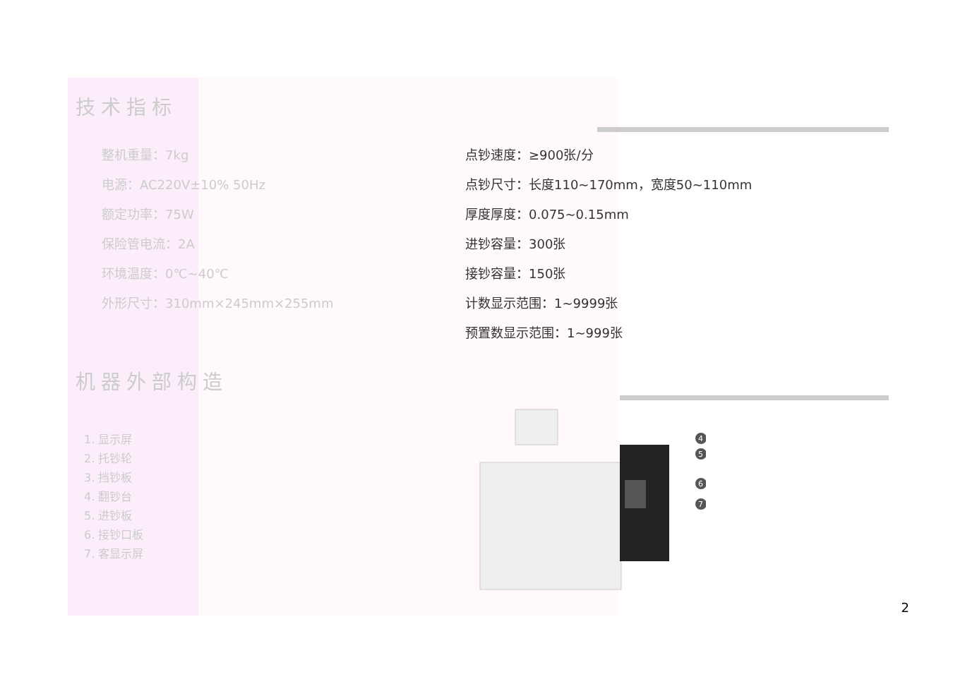技术指标
整机重量：7kg
电源：AC220V±10% 50Hz
额定功率：75W
保险管电流：2A
环境温度：0℃~40℃
外形尺寸：310mm×245mm×255mm
点钞速度：≥900张/分
点钞尺寸：长度110~170mm，宽度50~110mm
厚度厚度：0.075~0.15mm
进钞容量：300张
接钞容量：150张
计数显示范围：1~9999张
预置数显示范围：1~999张
机器外部构造
1. 显示屏
2. 托钞轮
3. 挡钞板
4. 翻钞台
5. 进钞板
6. 接钞口板
7. 客显示屏
4
5
6
7
2